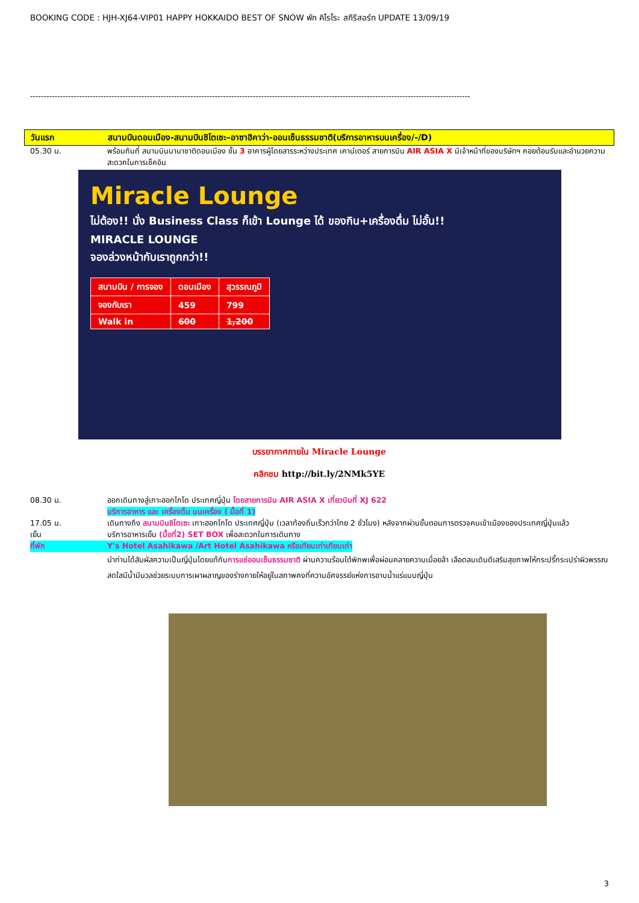BOOKING CODE : HJH-XJ64-VIP01 HAPPY HOKKAIDO BEST OF SNOW พัก คิโรโระ สกีรีสอร์ท UPDATE 13/09/19
------------------------------------------------------------------------------------------------------------------------------------------------------------------
วันแรก สนามบินดอนเมือง-สนามบินชิโตเซะ–อาซาฮิคาว่า-ออนเซ็นธรรมชาติ(บริการอาหารบนเครื่อง/-/D)
05.30 น. พร้อมกันที่ สนามบินนานาชาติดอนเมือง ชั้น 3 อาคารผู้โดยสารระหว่างประเทศ เคาน์เตอร์ สายการบิน AIR ASIA X มีเจ้าหน้าที่ของบริษัทฯ คอยต้อนรับและอำนวยความสะดวกในการเช็คอิน
Miracle Lounge
ไม่ต้อง!! นั่ง Business Class ก็เข้า Lounge ได้ ของกิน+เครื่องดื่ม ไม่อั้น!!
MIRACLE LOUNGE
จองล่วงหน้ากับเราถูกกว่า!!
| สนามบิน / การจอง | ดอนเมือง | สุวรรณภูมิ |
| --- | --- | --- |
| จองกับเรา | 459 | 799 |
| Walk in | 600 | 1,200 |
บรรยากาศภายใน Miracle Lounge
คลิกชม http://bit.ly/2NMk5YE
08.30 น. ออกเดินทางสู่เกาะฮอกไกโด ประเทศญี่ปุ่น โดยสายการบิน AIR ASIA X เที่ยวบินที่ XJ 622
บริการอาหาร และ เครื่องดื่ม บนเครื่อง ( มื้อที่ 1)
17.05 น. เดินทางถึง สนามบินชิโตเซะ เกาะฮอกไกโด ประเทศญี่ปุ่น (เวลาท้องถิ่นเร็วกว่าไทย 2 ชั่วโมง) หลังจากผ่านขั้นตอนการตรวจคนเข้าเมืองของประเทศญี่ปุ่นแล้ว
เย็น บริการอาหารเย็น (มื้อที่2) SET BOX เพื่อสะดวกในการเดินทาง
ที่พัก Y's Hotel Asahikawa /Art Hotel Asahikawa หรือเทียบเท่าเทียบเท่า
นำท่านได้สัมผัสความเป็นญี่ปุ่นโดยแท้กับการแช่ออนเซ็นธรรมชาติ ผ่านความร้อนใต้พิภพเพื่อผ่อนคลายความเมื่อยล้า เลือดลมเดินดีเสริมสุขภาพให้กระปรี้กระเปร่าผิวพรรณสดใสมีน้ำมีนวลช่วยระบบการเผาผลาญของร่างกายให้อยู่ในสภาพคงที่ความอัศจรรย์แห่งการอาบน้ำแร่แบบญี่ปุ่น
3